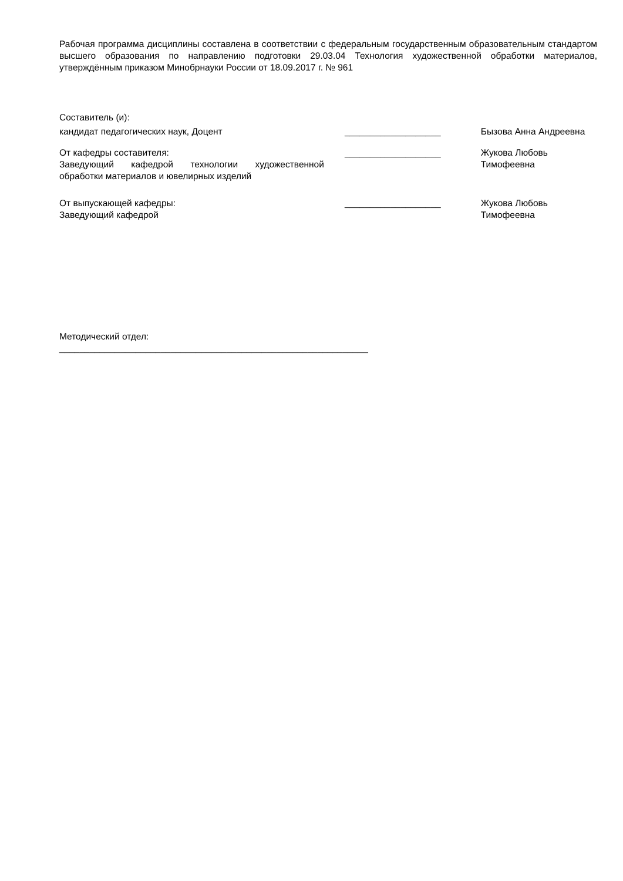Рабочая программа дисциплины составлена в соответствии с федеральным государственным образовательным стандартом высшего образования по направлению подготовки 29.03.04 Технология художественной обработки материалов, утверждённым приказом Минобрнауки России от 18.09.2017 г. № 961
Составитель (и):
кандидат педагогических наук, Доцент ___________________ Бызова Анна Андреевна
От кафедры составителя:
Заведующий кафедрой технологии художественной обработки материалов и ювелирных изделий
___________________ Жукова Любовь Тимофеевна
От выпускающей кафедры:
Заведующий кафедрой
___________________ Жукова Любовь Тимофеевна
Методический отдел:
_____________________________________________________________